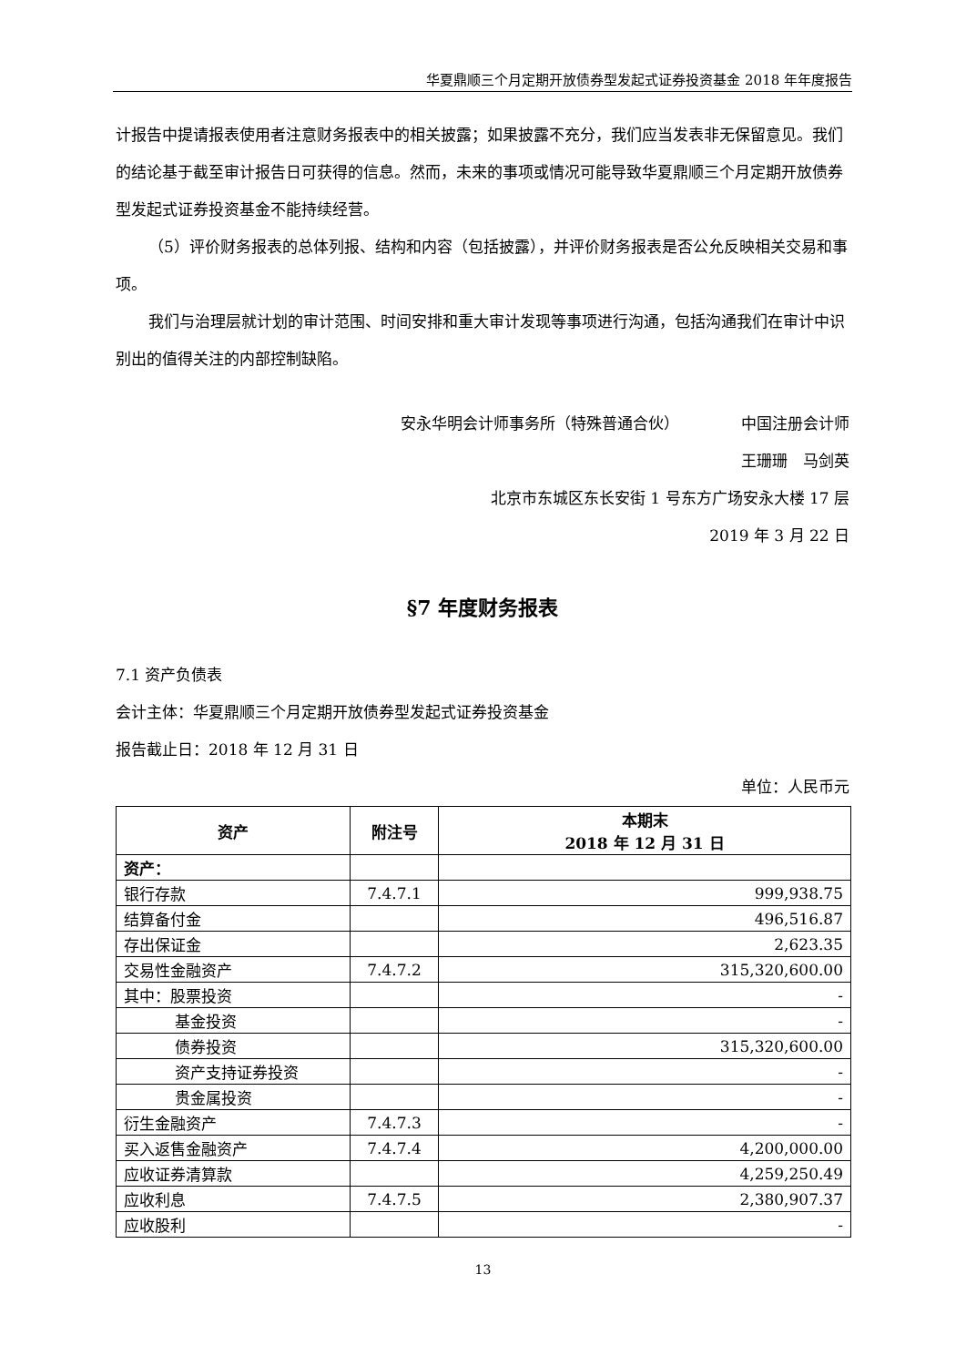华夏鼎顺三个月定期开放债券型发起式证券投资基金 2018 年年度报告
计报告中提请报表使用者注意财务报表中的相关披露；如果披露不充分，我们应当发表非无保留意见。我们的结论基于截至审计报告日可获得的信息。然而，未来的事项或情况可能导致华夏鼎顺三个月定期开放债券型发起式证券投资基金不能持续经营。
（5）评价财务报表的总体列报、结构和内容（包括披露），并评价财务报表是否公允反映相关交易和事项。
我们与治理层就计划的审计范围、时间安排和重大审计发现等事项进行沟通，包括沟通我们在审计中识别出的值得关注的内部控制缺陷。
安永华明会计师事务所（特殊普通合伙）    中国注册会计师
王珊珊 马剑英
北京市东城区东长安街 1 号东方广场安永大楼 17 层
2019 年 3 月 22 日
§7 年度财务报表
7.1 资产负债表
会计主体：华夏鼎顺三个月定期开放债券型发起式证券投资基金
报告截止日：2018 年 12 月 31 日
单位：人民币元
| 资产 | 附注号 | 本期末 2018 年 12 月 31 日 |
| --- | --- | --- |
| 资产： | | |
| 银行存款 | 7.4.7.1 | 999,938.75 |
| 结算备付金 | | 496,516.87 |
| 存出保证金 | | 2,623.35 |
| 交易性金融资产 | 7.4.7.2 | 315,320,600.00 |
| 其中：股票投资 | | - |
| 基金投资 | | - |
| 债券投资 | | 315,320,600.00 |
| 资产支持证券投资 | | - |
| 贵金属投资 | | - |
| 衍生金融资产 | 7.4.7.3 | - |
| 买入返售金融资产 | 7.4.7.4 | 4,200,000.00 |
| 应收证券清算款 | | 4,259,250.49 |
| 应收利息 | 7.4.7.5 | 2,380,907.37 |
| 应收股利 | | - |
13